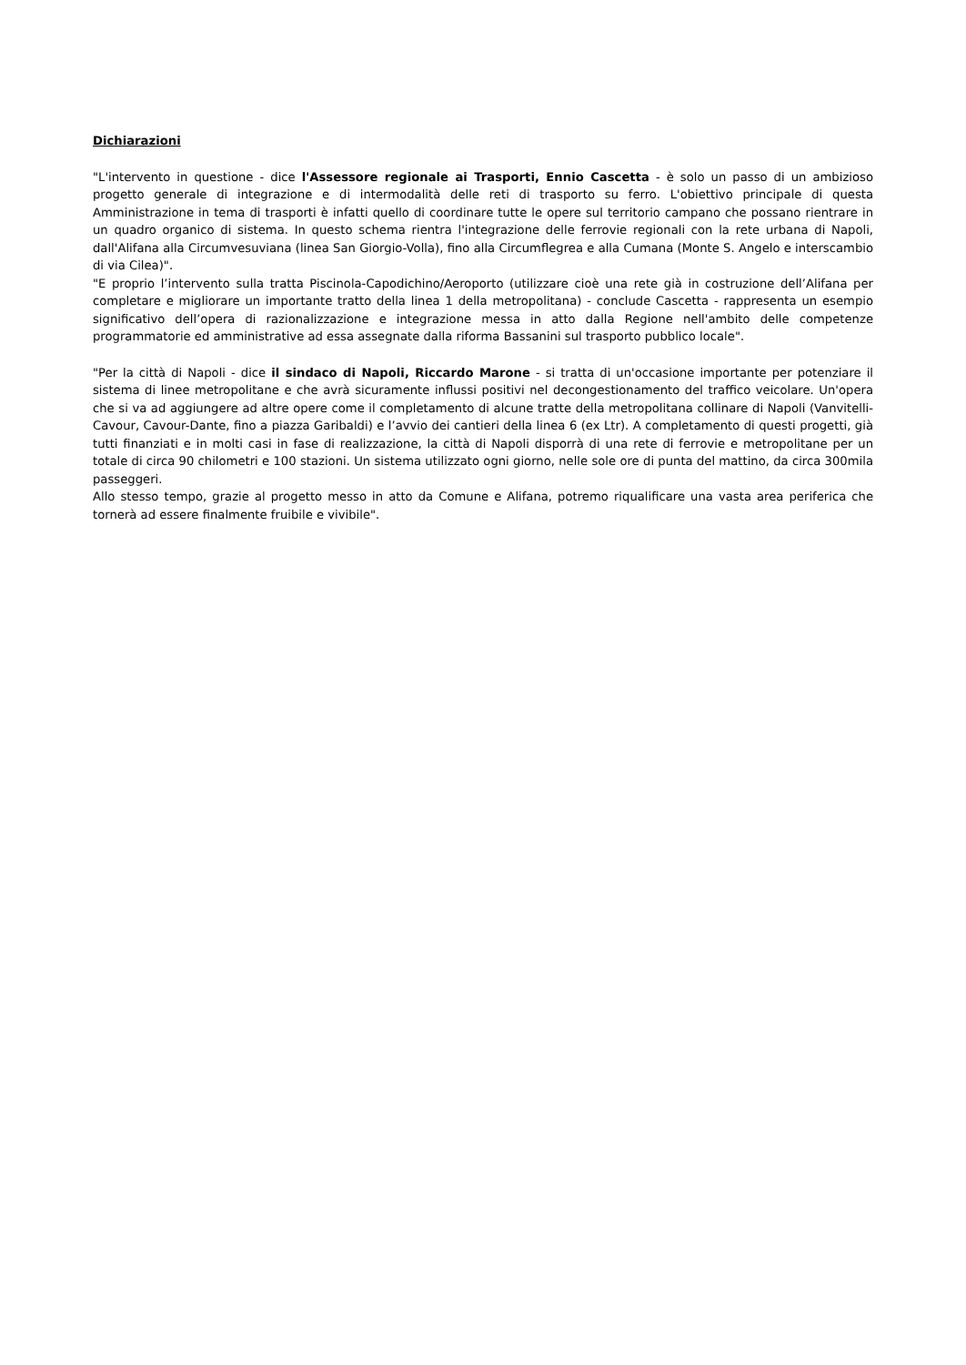Dichiarazioni
"L'intervento in questione - dice l'Assessore regionale ai Trasporti, Ennio Cascetta - è solo un passo di un ambizioso progetto generale di integrazione e di intermodalità delle reti di trasporto su ferro. L'obiettivo principale di questa Amministrazione in tema di trasporti è infatti quello di coordinare tutte le opere sul territorio campano che possano rientrare in un quadro organico di sistema. In questo schema rientra l'integrazione delle ferrovie regionali con la rete urbana di Napoli, dall'Alifana alla Circumvesuviana (linea San Giorgio-Volla), fino alla Circumflegrea e alla Cumana (Monte S. Angelo e interscambio di via Cilea)".
"E proprio l’intervento sulla tratta Piscinola-Capodichino/Aeroporto (utilizzare cioè una rete già in costruzione dell’Alifana per completare e migliorare un importante tratto della linea 1 della metropolitana) - conclude Cascetta - rappresenta un esempio significativo dell’opera di razionalizzazione e integrazione messa in atto dalla Regione nell'ambito delle competenze programmatorie ed amministrative ad essa assegnate dalla riforma Bassanini sul trasporto pubblico locale".
"Per la città di Napoli - dice il sindaco di Napoli, Riccardo Marone - si tratta di un'occasione importante per potenziare il sistema di linee metropolitane e che avrà sicuramente influssi positivi nel decongestionamento del traffico veicolare. Un'opera che si va ad aggiungere ad altre opere come il completamento di alcune tratte della metropolitana collinare di Napoli (Vanvitelli-Cavour, Cavour-Dante, fino a piazza Garibaldi) e l’avvio dei cantieri della linea 6 (ex Ltr). A completamento di questi progetti, già tutti finanziati e in molti casi in fase di realizzazione, la città di Napoli disporrà di una rete di ferrovie e metropolitane per un totale di circa 90 chilometri e 100 stazioni. Un sistema utilizzato ogni giorno, nelle sole ore di punta del mattino, da circa 300mila passeggeri.
Allo stesso tempo, grazie al progetto messo in atto da Comune e Alifana, potremo riqualificare una vasta area periferica che tornerà ad essere finalmente fruibile e vivibile".